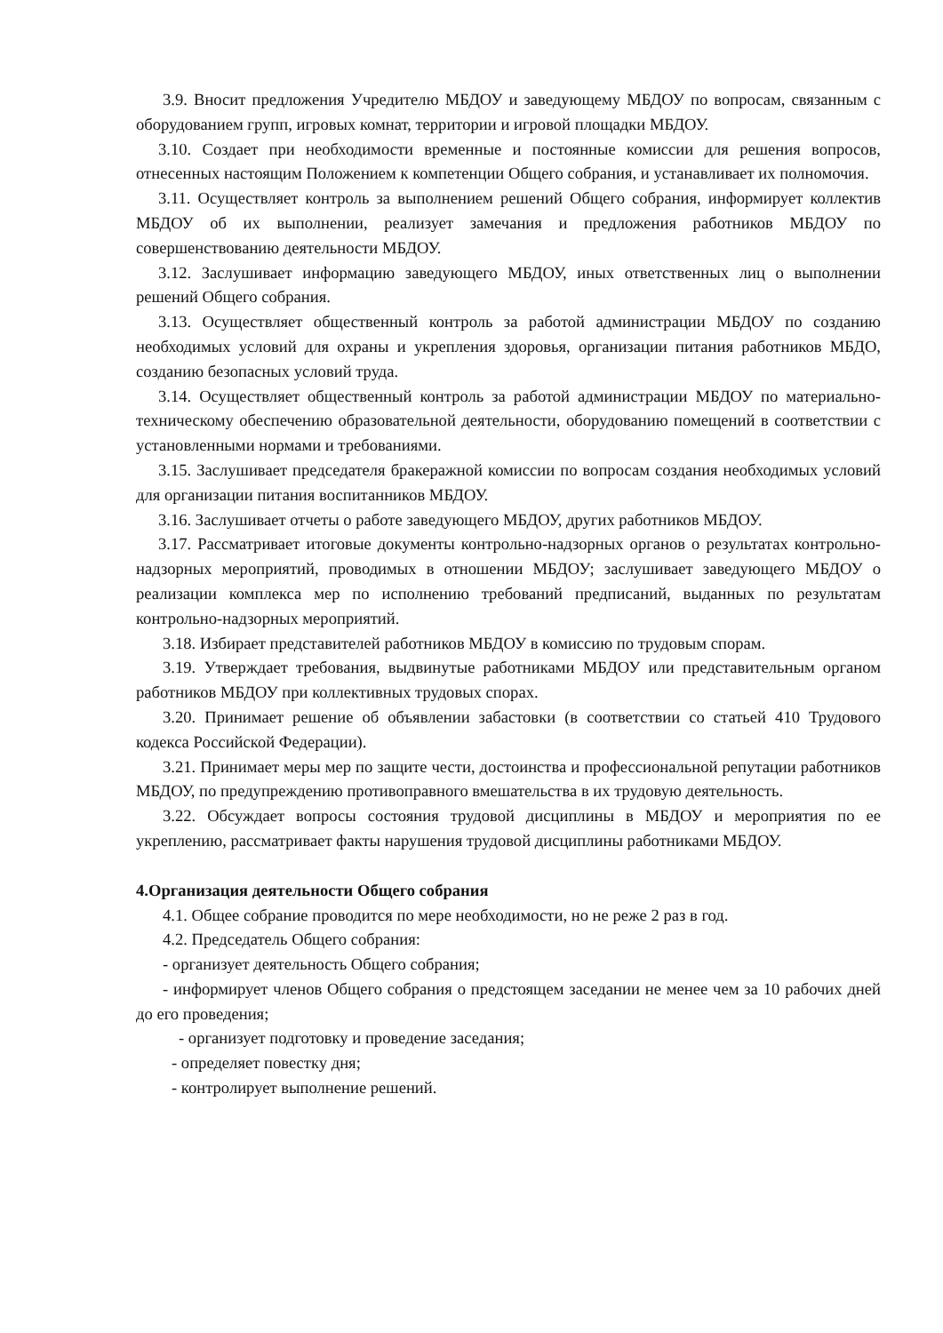3.9. Вносит предложения Учредителю МБДОУ и заведующему МБДОУ по вопросам, связанным с оборудованием групп, игровых комнат, территории и игровой площадки МБДОУ.
3.10. Создает при необходимости временные и постоянные комиссии для решения вопросов, отнесенных настоящим Положением к компетенции Общего собрания, и устанавливает их полномочия.
3.11. Осуществляет контроль за выполнением решений Общего собрания, информирует коллектив МБДОУ об их выполнении, реализует замечания и предложения работников МБДОУ по совершенствованию деятельности МБДОУ.
3.12. Заслушивает информацию заведующего МБДОУ, иных ответственных лиц о выполнении решений Общего собрания.
3.13. Осуществляет общественный контроль за работой администрации МБДОУ по созданию необходимых условий для охраны и укрепления здоровья, организации питания работников МБДО, созданию безопасных условий труда.
3.14. Осуществляет общественный контроль за работой администрации МБДОУ по материально-техническому обеспечению образовательной деятельности, оборудованию помещений в соответствии с установленными нормами и требованиями.
3.15. Заслушивает председателя бракеражной комиссии по вопросам создания необходимых условий для организации питания воспитанников МБДОУ.
3.16. Заслушивает отчеты о работе заведующего МБДОУ, других работников МБДОУ.
3.17. Рассматривает итоговые документы контрольно-надзорных органов о результатах контрольно-надзорных мероприятий, проводимых в отношении МБДОУ; заслушивает заведующего МБДОУ о реализации комплекса мер по исполнению требований предписаний, выданных по результатам контрольно-надзорных мероприятий.
3.18. Избирает представителей работников МБДОУ в комиссию по трудовым спорам.
3.19. Утверждает требования, выдвинутые работниками МБДОУ или представительным органом работников МБДОУ при коллективных трудовых спорах.
3.20. Принимает решение об объявлении забастовки (в соответствии со статьей 410 Трудового кодекса Российской Федерации).
3.21. Принимает меры мер по защите чести, достоинства и профессиональной репутации работников МБДОУ, по предупреждению противоправного вмешательства в их трудовую деятельность.
3.22. Обсуждает вопросы состояния трудовой дисциплины в МБДОУ и мероприятия по ее укреплению, рассматривает факты нарушения трудовой дисциплины работниками МБДОУ.
4.Организация деятельности Общего собрания
4.1. Общее собрание проводится по мере необходимости, но не реже 2 раз в год.
4.2. Председатель Общего собрания:
- организует деятельность Общего собрания;
- информирует членов Общего собрания о предстоящем заседании не менее чем за 10 рабочих дней до его проведения;
- организует подготовку и проведение заседания;
- определяет повестку дня;
- контролирует выполнение решений.